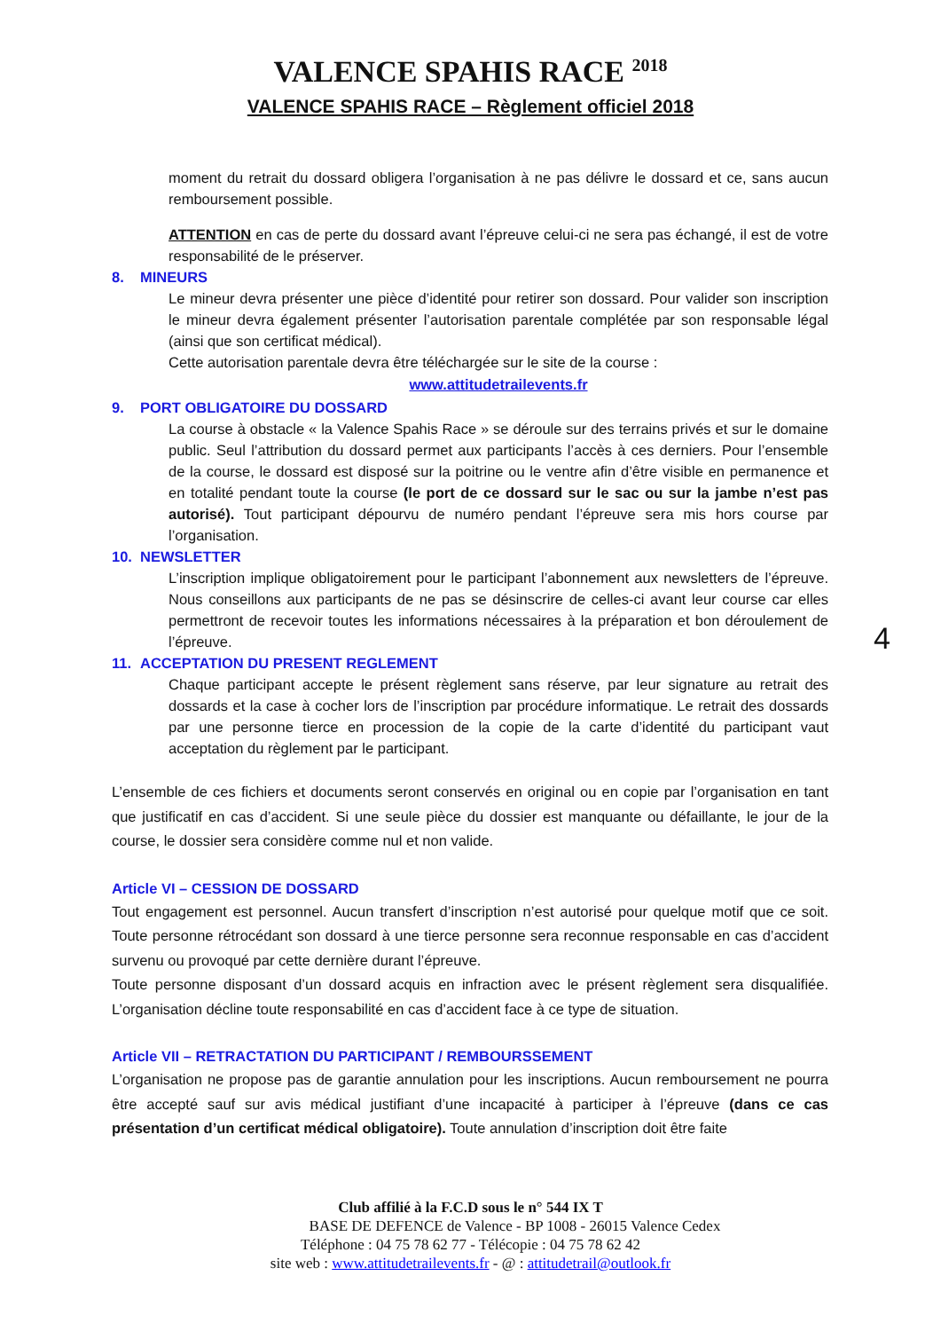VALENCE SPAHIS RACE <sup>2018</sup>
VALENCE SPAHIS RACE – Règlement officiel 2018
moment du retrait du dossard obligera l’organisation à ne pas délivre le dossard et ce, sans aucun remboursement possible.
ATTENTION en cas de perte du dossard avant l’épreuve celui-ci ne sera pas échangé, il est de votre responsabilité de le préserver.
8. MINEURS
Le mineur devra présenter une pièce d’identité pour retirer son dossard. Pour valider son inscription le mineur devra également présenter l’autorisation parentale complétée par son responsable légal (ainsi que son certificat médical).
Cette autorisation parentale devra être téléchargée sur le site de la course :
www.attitudetrailevents.fr
9. PORT OBLIGATOIRE DU DOSSARD
La course à obstacle « la Valence Spahis Race » se déroule sur des terrains privés et sur le domaine public. Seul l’attribution du dossard permet aux participants l’accès à ces derniers. Pour l’ensemble de la course, le dossard est disposé sur la poitrine ou le ventre afin d’être visible en permanence et en totalité pendant toute la course (le port de ce dossard sur le sac ou sur la jambe n’est pas autorisé). Tout participant dépourvu de numéro pendant l’épreuve sera mis hors course par l’organisation.
10. NEWSLETTER
L’inscription implique obligatoirement pour le participant l’abonnement aux newsletters de l’épreuve. Nous conseillons aux participants de ne pas se désinscrire de celles-ci avant leur course car elles permettront de recevoir toutes les informations nécessaires à la préparation et bon déroulement de l’épreuve.
11. ACCEPTATION DU PRESENT REGLEMENT
Chaque participant accepte le présent règlement sans réserve, par leur signature au retrait des dossards et la case à cocher lors de l’inscription par procédure informatique. Le retrait des dossards par une personne tierce en procession de la copie de la carte d’identité du participant vaut acceptation du règlement par le participant.
L’ensemble de ces fichiers et documents seront conservés en original ou en copie par l’organisation en tant que justificatif en cas d’accident. Si une seule pièce du dossier est manquante ou défaillante, le jour de la course, le dossier sera considère comme nul et non valide.
Article VI – CESSION DE DOSSARD
Tout engagement est personnel. Aucun transfert d’inscription n’est autorisé pour quelque motif que ce soit. Toute personne rétrocédant son dossard à une tierce personne sera reconnue responsable en cas d’accident survenu ou provoqué par cette dernière durant l’épreuve.
Toute personne disposant d’un dossard acquis en infraction avec le présent règlement sera disqualifiée. L’organisation décline toute responsabilité en cas d’accident face à ce type de situation.
Article VII – RETRACTATION DU PARTICIPANT / REMBOURSSEMENT
L’organisation ne propose pas de garantie annulation pour les inscriptions. Aucun remboursement ne pourra être accepté sauf sur avis médical justifiant d’une incapacité à participer à l’épreuve (dans ce cas présentation d’un certificat médical obligatoire). Toute annulation d’inscription doit être faite
4
Club affilié à la F.C.D sous le n° 544 IX T
BASE DE DEFENCE de Valence - BP 1008 - 26015 Valence Cedex
Téléphone : 04 75 78 62 77 - Télécopie : 04 75 78 62 42
site web : www.attitudetrailevents.fr - @ : attitudetrail@outlook.fr